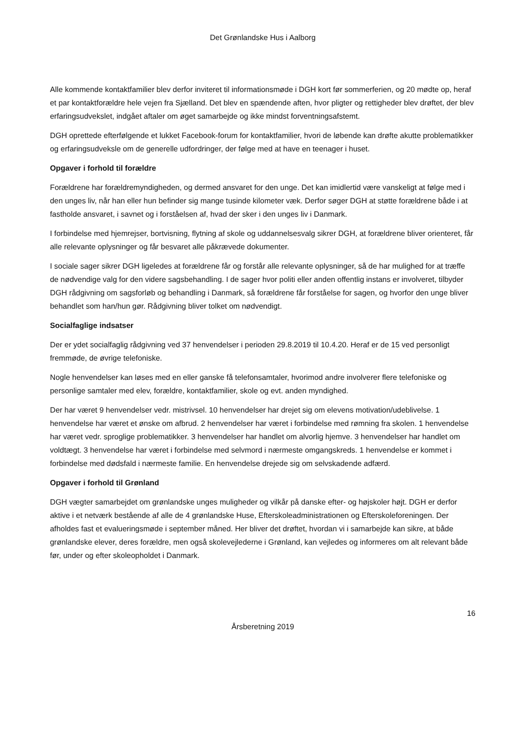Det Grønlandske Hus i Aalborg
Alle kommende kontaktfamilier blev derfor inviteret til informationsmøde i DGH kort før sommerferien, og 20 mødte op, heraf et par kontaktforældre hele vejen fra Sjælland. Det blev en spændende aften, hvor pligter og rettigheder blev drøftet, der blev erfaringsudvekslet, indgået aftaler om øget samarbejde og ikke mindst forventningsafstemt.
DGH oprettede efterfølgende et lukket Facebook-forum for kontaktfamilier, hvori de løbende kan drøfte akutte problematikker og erfaringsudveksle om de generelle udfordringer, der følge med at have en teenager i huset.
Opgaver i forhold til forældre
Forældrene har forældremyndigheden, og dermed ansvaret for den unge. Det kan imidlertid være vanskeligt at følge med i den unges liv, når han eller hun befinder sig mange tusinde kilometer væk. Derfor søger DGH at støtte forældrene både i at fastholde ansvaret, i savnet og i forståelsen af, hvad der sker i den unges liv i Danmark.
I forbindelse med hjemrejser, bortvisning, flytning af skole og uddannelsesvalg sikrer DGH, at forældrene bliver orienteret, får alle relevante oplysninger og får besvaret alle påkrævede dokumenter.
I sociale sager sikrer DGH ligeledes at forældrene får og forstår alle relevante oplysninger, så de har mulighed for at træffe de nødvendige valg for den videre sagsbehandling. I de sager hvor politi eller anden offentlig instans er involveret, tilbyder DGH rådgivning om sagsforløb og behandling i Danmark, så forældrene får forståelse for sagen, og hvorfor den unge bliver behandlet som han/hun gør. Rådgivning bliver tolket om nødvendigt.
Socialfaglige indsatser
Der er ydet socialfaglig rådgivning ved 37 henvendelser i perioden 29.8.2019 til 10.4.20. Heraf er de 15 ved personligt fremmøde, de øvrige telefoniske.
Nogle henvendelser kan løses med en eller ganske få telefonsamtaler, hvorimod andre involverer flere telefoniske og personlige samtaler med elev, forældre, kontaktfamilier, skole og evt. anden myndighed.
Der har været 9 henvendelser vedr. mistrivsel. 10 henvendelser har drejet sig om elevens motivation/udeblivelse. 1 henvendelse har været et ønske om afbrud. 2 henvendelser har været i forbindelse med rømning fra skolen. 1 henvendelse har været vedr. sproglige problematikker. 3 henvendelser har handlet om alvorlig hjemve. 3 henvendelser har handlet om voldtægt. 3 henvendelse har været i forbindelse med selvmord i nærmeste omgangskreds. 1 henvendelse er kommet i forbindelse med dødsfald i nærmeste familie. En henvendelse drejede sig om selvskadende adfærd.
Opgaver i forhold til Grønland
DGH vægter samarbejdet om grønlandske unges muligheder og vilkår på danske efter- og højskoler højt. DGH er derfor aktive i et netværk bestående af alle de 4 grønlandske Huse, Efterskoleadministrationen og Efterskoleforeningen. Der afholdes fast et evalueringsmøde i september måned. Her bliver det drøftet, hvordan vi i samarbejde kan sikre, at både grønlandske elever, deres forældre, men også skolevejlederne i Grønland, kan vejledes og informeres om alt relevant både før, under og efter skoleopholdet i Danmark.
16
Årsberetning 2019